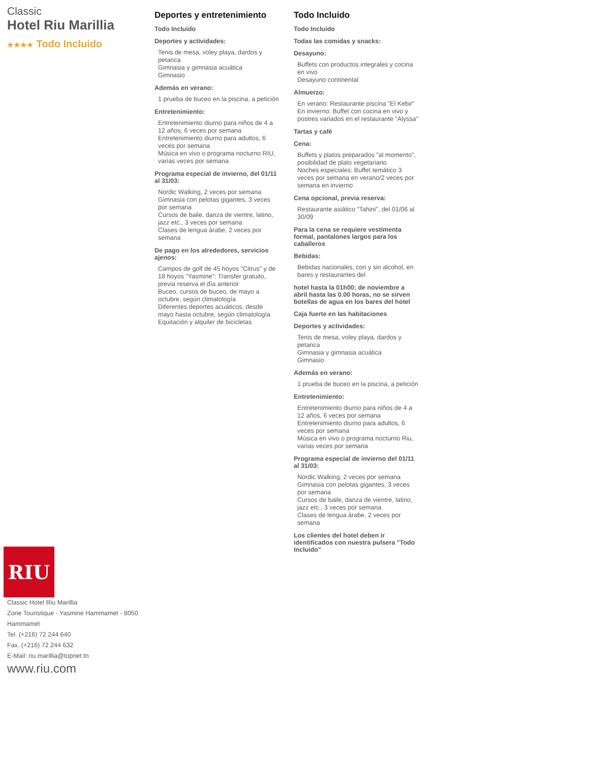Classic
Hotel Riu Marillia
★★★★ Todo Incluido
RIU
Classic Hotel Riu Marillia
Zone Touristique - Yasmine Hammamet - 8050 Hammamet
Tel. (+216) 72 244 640
Fax. (+216) 72 244 632
E-Mail: riu.marillia@topnet.tn
www.riu.com
Deportes y entretenimiento
Todo Incluido
Deportes y actividades:
Tenis de mesa, voley playa, dardos y petanca
Gimnasia y gimnasia acuática
Gimnasio
Además en verano:
1 prueba de buceo en la piscina, a petición
Entretenimiento:
Entretenimiento diurno para niños de 4 a 12 años, 6 veces por semana
Entretenimiento diurno para adultos, 6 veces por semana
Música en vivo o programa nocturno RIU, varias veces por semana
Programa especial de invierno, del 01/11 al 31/03:
Nordic Walking, 2 veces por semana
Gimnasia con pelotas gigantes, 3 veces por semana
Cursos de baile, danza de vientre, latino, jazz etc., 3 veces por semana
Clases de lengua árabe, 2 veces por semana
De pago en los alrededores, servicios ajenos:
Campos de golf de 45 hoyos "Citrus" y de 18 hoyos "Yasmine": Transfer gratuito, previa reserva el día anterior
Buceo, cursos de buceo, de mayo a octubre, según climatología
Diferentes deportes acuáticos, desde mayo hasta octubre, según climatología
Equitación y alquiler de bicicletas
Todo Incluido
Todo Incluido
Todas las comidas y snacks:
Desayuno:
Buffets con productos integrales y cocina en vivo
Desayuno continental
Almuerzo:
En verano: Restaurante piscina "El Kebir"
En invierno: Buffet con cocina en vivo y postres variados en el restaurante "Alyssa"
Tartas y café
Cena:
Buffets y platos preparados "al momento", posibilidad de plato vegetariano
Noches especiales: Buffet temático 3 veces por semana en verano/2 veces por semana en invierno
Cena opcional, previa reserva:
Restaurante asiático "Tahini", del 01/06 al 30/09
Para la cena se requiere vestimenta formal, pantalones largos para los caballeros
Bebidas:
Bebidas nacionales, con y sin alcohol, en bares y restaurantes del
hotel hasta la 01h00; de noviembre a abril hasta las 0.00 horas, no se sirven botellas de agua en los bares del hotel
Caja fuerte en las habitaciones
Deportes y actividades:
Tenis de mesa, voley playa, dardos y petanca
Gimnasia y gimnasia acuática
Gimnasio
Además en verano:
1 prueba de buceo en la piscina, a petición
Entretenimiento:
Entretenimiento diurno para niños de 4 a 12 años, 6 veces por semana
Entretenimiento diurno para adultos, 6 veces por semana
Música en vivo o programa nocturno Riu, varias veces por semana
Programa especial de invierno del 01/11 al 31/03:
Nordic Walking, 2 veces por semana
Gimnasia con pelotas gigantes, 3 veces por semana
Cursos de baile, danza de vientre, latino, jazz etc., 3 veces por semana
Clases de lengua árabe, 2 veces por semana
Los clientes del hotel deben ir identificados con nuestra pulsera "Todo Incluido"